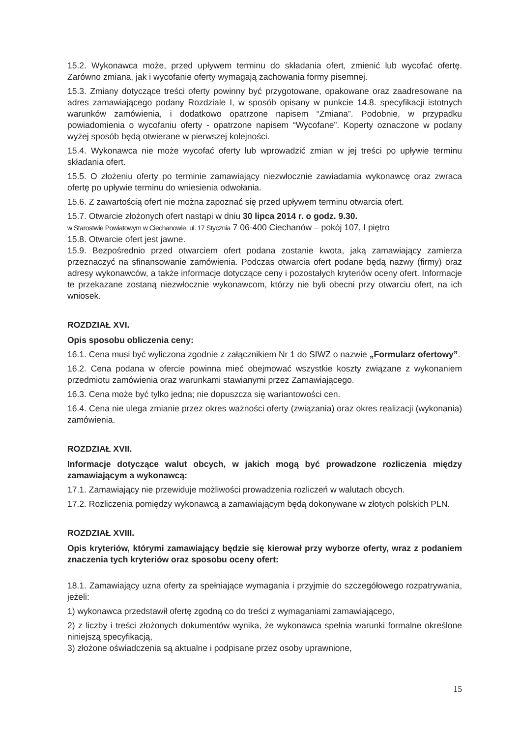15.2. Wykonawca może, przed upływem terminu do składania ofert, zmienić lub wycofać ofertę. Zarówno zmiana, jak i wycofanie oferty wymagają zachowania formy pisemnej.
15.3. Zmiany dotyczące treści oferty powinny być przygotowane, opakowane oraz zaadresowane na adres zamawiającego podany Rozdziale I, w sposób opisany w punkcie 14.8. specyfikacji istotnych warunków zamówienia, i dodatkowo opatrzone napisem “Zmiana”. Podobnie, w przypadku powiadomienia o wycofaniu oferty - opatrzone napisem “Wycofane”. Koperty oznaczone w podany wyżej sposób będą otwierane w pierwszej kolejności.
15.4. Wykonawca nie może wycofać oferty lub wprowadzić zmian w jej treści po upływie terminu składania ofert.
15.5. O złożeniu oferty po terminie zamawiający niezwłocznie zawiadamia wykonawcę oraz zwraca ofertę po upływie terminu do wniesienia odwołania.
15.6. Z zawartością ofert nie można zapoznać się przed upływem terminu otwarcia ofert.
15.7. Otwarcie złożonych ofert nastąpi w dniu 30 lipca 2014 r. o godz. 9.30.
w Starostwie Powiatowym w Ciechanowie, ul. 17 Stycznia 7 06-400 Ciechanów – pokój 107, I piętro
15.8. Otwarcie ofert jest jawne.
15.9. Bezpośrednio przed otwarciem ofert podana zostanie kwota, jaką zamawiający zamierza przeznaczyć na sfinansowanie zamówienia. Podczas otwarcia ofert podane będą nazwy (firmy) oraz adresy wykonawców, a także informacje dotyczące ceny i pozostałych kryteriów oceny ofert. Informacje te przekazane zostaną niezwłocznie wykonawcom, którzy nie byli obecni przy otwarciu ofert, na ich wniosek.
ROZDZIAŁ XVI.
Opis sposobu obliczenia ceny:
16.1. Cena musi być wyliczona zgodnie z załącznikiem Nr 1 do SIWZ o nazwie „Formularz ofertowy”.
16.2. Cena podana w ofercie powinna mieć obejmować wszystkie koszty związane z wykonaniem przedmiotu zamówienia oraz warunkami stawianymi przez Zamawiającego.
16.3. Cena może być tylko jedna; nie dopuszcza się wariantowości cen.
16.4. Cena nie ulega zmianie przez okres ważności oferty (związania) oraz okres realizacji (wykonania) zamówienia.
ROZDZIAŁ XVII.
Informacje dotyczące walut obcych, w jakich mogą być prowadzone rozliczenia między zamawiającym a wykonawcą:
17.1. Zamawiający nie przewiduje możliwości prowadzenia rozliczeń w walutach obcych.
17.2. Rozliczenia pomiędzy wykonawcą a zamawiającym będą dokonywane w złotych polskich PLN.
ROZDZIAŁ XVIII.
Opis kryteriów, którymi zamawiający będzie się kierował przy wyborze oferty, wraz z podaniem znaczenia tych kryteriów oraz sposobu oceny ofert:
18.1. Zamawiający uzna oferty za spełniające wymagania i przyjmie do szczegółowego rozpatrywania, jeżeli:
1) wykonawca przedstawił ofertę zgodną co do treści z wymaganiami zamawiającego,
2) z liczby i treści złożonych dokumentów wynika, że wykonawca spełnia warunki formalne określone niniejszą specyfikacją,
3) złożone oświadczenia są aktualne i podpisane przez osoby uprawnione,
15